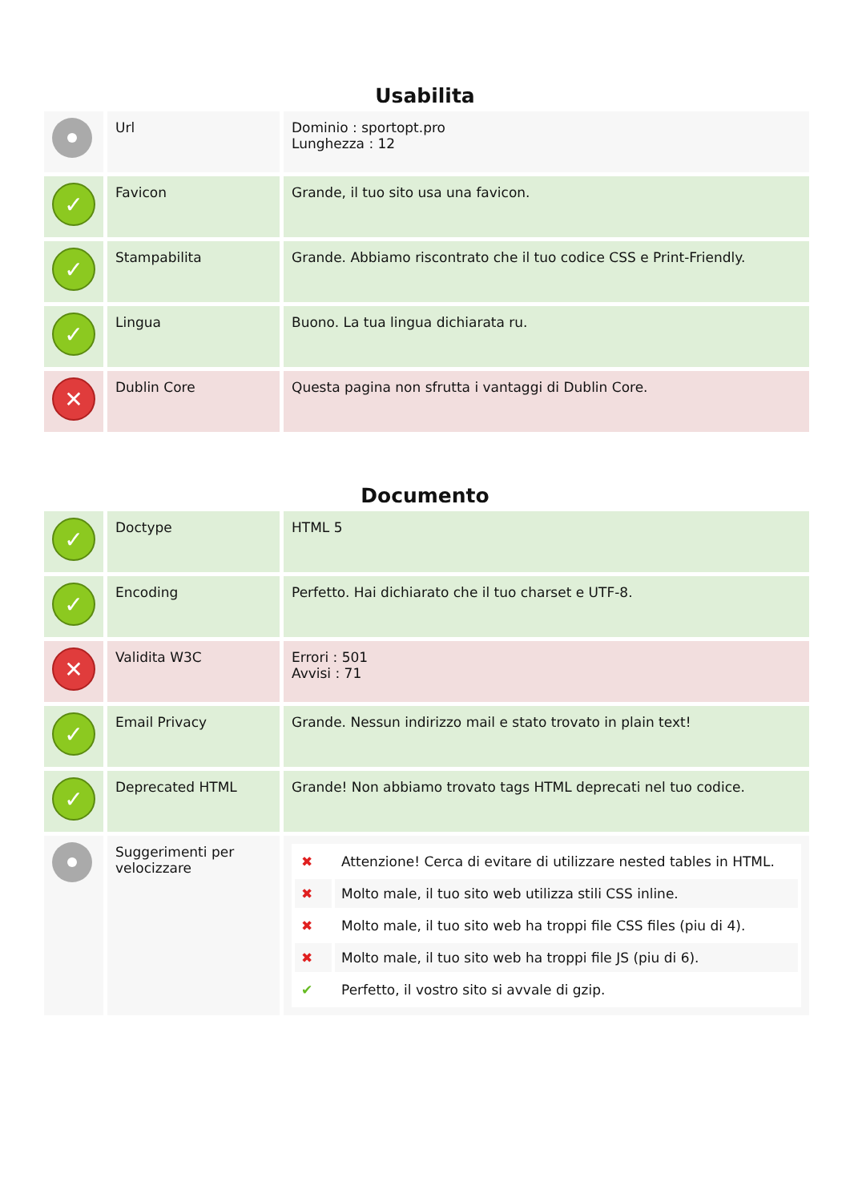Usabilita
| | Url | Dominio : sportopt.pro Lunghezza : 12 |
| ✓ | Favicon | Grande, il tuo sito usa una favicon. |
| ✓ | Stampabilita | Grande. Abbiamo riscontrato che il tuo codice CSS e Print-Friendly. |
| ✓ | Lingua | Buono. La tua lingua dichiarata ru. |
| ✕ | Dublin Core | Questa pagina non sfrutta i vantaggi di Dublin Core. |
Documento
| ✓ | Doctype | HTML 5 |
| ✓ | Encoding | Perfetto. Hai dichiarato che il tuo charset e UTF-8. |
| ✕ | Validita W3C | Errori : 501 Avvisi : 71 |
| ✓ | Email Privacy | Grande. Nessun indirizzo mail e stato trovato in plain text! |
| ✓ | Deprecated HTML | Grande! Non abbiamo trovato tags HTML deprecati nel tuo codice. |
| | Suggerimenti per velocizzare | / ✖ / Attenzione! Cerca di evitare di utilizzare nested tables in HTML. / / ✖ / Molto male, il tuo sito web utilizza stili CSS inline. / / ✖ / Molto male, il tuo sito web ha troppi file CSS files (piu di 4). / / ✖ / Molto male, il tuo sito web ha troppi file JS (piu di 6). / / ✔ / Perfetto, il vostro sito si avvale di gzip. / |